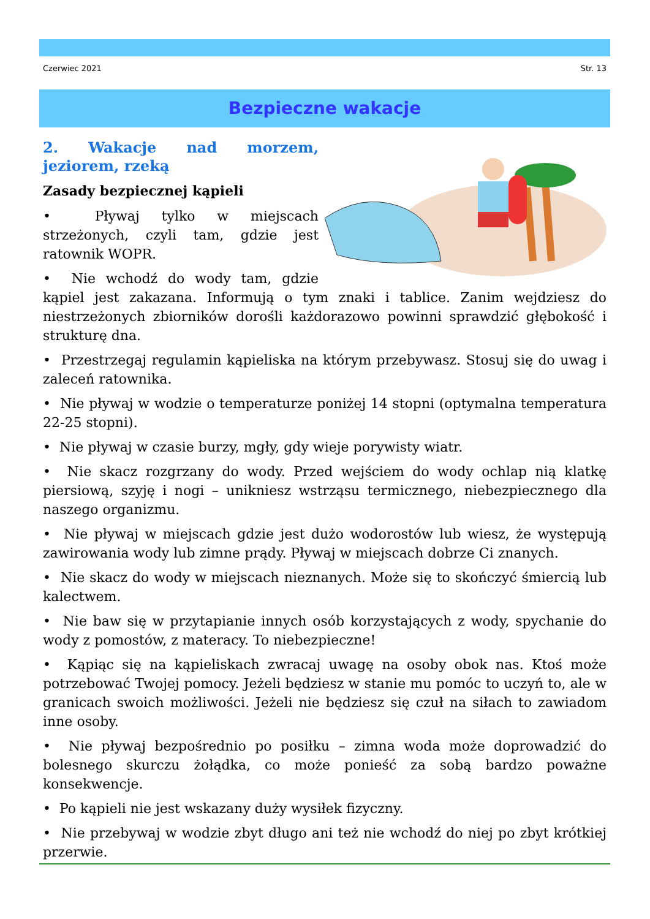Czerwiec 2021 Str. 13
Bezpieczne wakacje
2. Wakacje nad morzem, jeziorem, rzeką
Zasady bezpiecznej kąpieli
• Pływaj tylko w miejscach strzeżonych, czyli tam, gdzie jest ratownik WOPR.
• Nie wchodź do wody tam, gdzie kąpiel jest zakazana. Informują o tym znaki i tablice. Zanim wejdziesz do niestrzeżonych zbiorników dorośli każdorazowo powinni sprawdzić głębokość i strukturę dna.
• Przestrzegaj regulamin kąpieliska na którym przebywasz. Stosuj się do uwag i zaleceń ratownika.
• Nie pływaj w wodzie o temperaturze poniżej 14 stopni (optymalna temperatura 22-25 stopni).
• Nie pływaj w czasie burzy, mgły, gdy wieje porywisty wiatr.
• Nie skacz rozgrzany do wody. Przed wejściem do wody ochlap nią klatkę piersiową, szyję i nogi – unikniesz wstrząsu termicznego, niebezpiecznego dla naszego organizmu.
• Nie pływaj w miejscach gdzie jest dużo wodorostów lub wiesz, że występują zawirowania wody lub zimne prądy. Pływaj w miejscach dobrze Ci znanych.
• Nie skacz do wody w miejscach nieznanych. Może się to skończyć śmiercią lub kalectwem.
• Nie baw się w przytapianie innych osób korzystających z wody, spychanie do wody z pomostów, z materacy. To niebezpieczne!
• Kąpiąc się na kąpieliskach zwracaj uwagę na osoby obok nas. Ktoś może potrzebować Twojej pomocy. Jeżeli będziesz w stanie mu pomóc to uczyń to, ale w granicach swoich możliwości. Jeżeli nie będziesz się czuł na siłach to zawiadom inne osoby.
• Nie pływaj bezpośrednio po posiłku – zimna woda może doprowadzić do bolesnego skurczu żołądka, co może ponieść za sobą bardzo poważne konsekwencje.
• Po kąpieli nie jest wskazany duży wysiłek fizyczny.
• Nie przebywaj w wodzie zbyt długo ani też nie wchodź do niej po zbyt krótkiej przerwie.